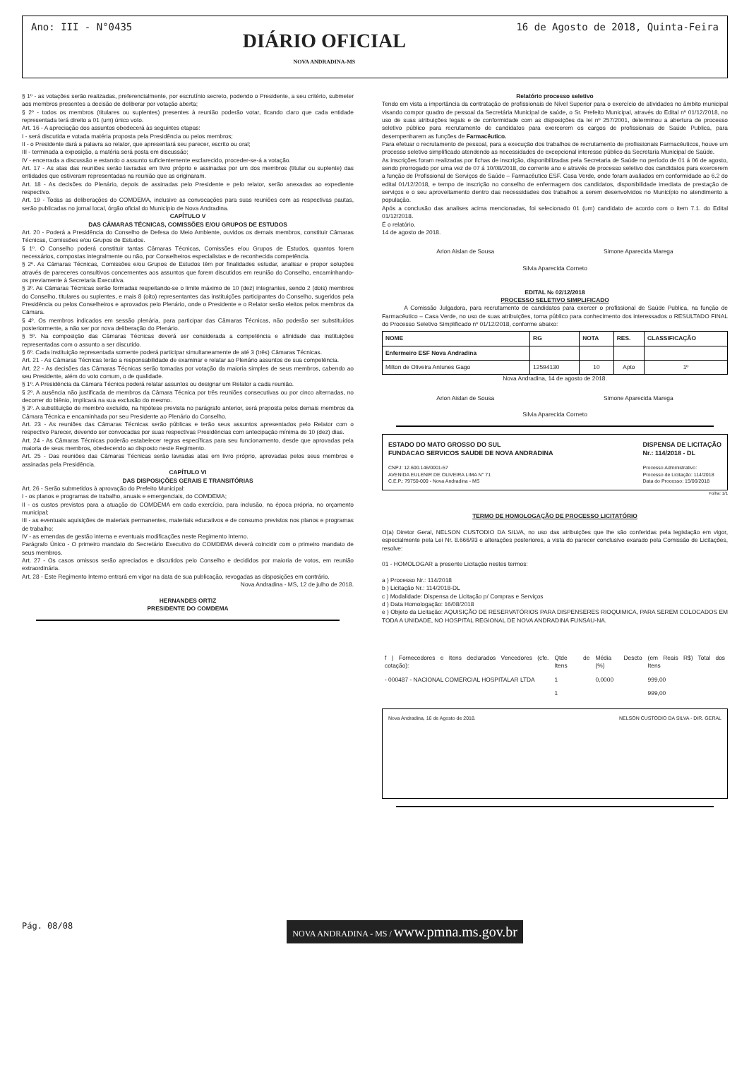Ano: III - N°0435
DIÁRIO OFICIAL
NOVA ANDRADINA-MS
16 de Agosto de 2018, Quinta-Feira
§ 1º - as votações serão realizadas, preferencialmente, por escrutínio secreto, podendo o Presidente, a seu critério, submeter aos membros presentes a decisão de deliberar por votação aberta;
§ 2º - todos os membros (titulares ou suplentes) presentes à reunião poderão votar, ficando claro que cada entidade representada terá direito a 01 (um) único voto.
Art. 16 - A apreciação dos assuntos obedecerá às seguintes etapas:
I - será discutida e votada matéria proposta pela Presidência ou pelos membros;
II - o Presidente dará a palavra ao relator, que apresentará seu parecer, escrito ou oral;
III - terminada a exposição, a matéria será posta em discussão;
IV - encerrada a discussão e estando o assunto suficientemente esclarecido, proceder-se-á a votação.
Art. 17 - As atas das reuniões serão lavradas em livro próprio e assinadas por um dos membros (titular ou suplente) das entidades que estiveram representadas na reunião que as originaram.
Art. 18 - As decisões do Plenário, depois de assinadas pelo Presidente e pelo relator, serão anexadas ao expediente respectivo.
Art. 19 - Todas as deliberações do COMDEMA, inclusive as convocações para suas reuniões com as respectivas pautas, serão publicadas no jornal local, órgão oficial do Município de Nova Andradina.
CAPÍTULO V
DAS CÂMARAS TÉCNICAS, COMISSÕES E/OU GRUPOS DE ESTUDOS
Art. 20 - Poderá a Presidência do Conselho de Defesa do Meio Ambiente, ouvidos os demais membros, constituir Câmaras Técnicas, Comissões e/ou Grupos de Estudos.
§ 1º. O Conselho poderá constituir tantas Câmaras Técnicas, Comissões e/ou Grupos de Estudos, quantos forem necessários, compostas integralmente ou não, por Conselheiros especialistas e de reconhecida competência.
§ 2º. As Câmaras Técnicas, Comissões e/ou Grupos de Estudos têm por finalidades estudar, analisar e propor soluções através de pareceres consultivos concernentes aos assuntos que forem discutidos em reunião do Conselho, encaminhando-os previamente à Secretaria Executiva.
§ 3º. As Câmaras Técnicas serão formadas respeitando-se o limite máximo de 10 (dez) integrantes, sendo 2 (dois) membros do Conselho, titulares ou suplentes, e mais 8 (oito) representantes das instituições participantes do Conselho, sugeridos pela Presidência ou pelos Conselheiros e aprovados pelo Plenário, onde o Presidente e o Relator serão eleitos pelos membros da Câmara.
§ 4º. Os membros indicados em sessão plenária, para participar das Câmaras Técnicas, não poderão ser substituídos posteriormente, a não ser por nova deliberação do Plenário.
§ 5º. Na composição das Câmaras Técnicas deverá ser considerada a competência e afinidade das instituições representadas com o assunto a ser discutido.
§ 6º. Cada instituição representada somente poderá participar simultaneamente de até 3 (três) Câmaras Técnicas.
Art. 21 - As Câmaras Técnicas terão a responsabilidade de examinar e relatar ao Plenário assuntos de sua competência.
Art. 22 - As decisões das Câmaras Técnicas serão tomadas por votação da maioria simples de seus membros, cabendo ao seu Presidente, além do voto comum, o de qualidade.
§ 1º. A Presidência da Câmara Técnica poderá relatar assuntos ou designar um Relator a cada reunião.
§ 2º. A ausência não justificada de membros da Câmara Técnica por três reuniões consecutivas ou por cinco alternadas, no decorrer do biênio, implicará na sua exclusão do mesmo.
§ 3º. A substituição de membro excluído, na hipótese prevista no parágrafo anterior, será proposta pelos demais membros da Câmara Técnica e encaminhada por seu Presidente ao Plenário do Conselho.
Art. 23 - As reuniões das Câmaras Técnicas serão públicas e terão seus assuntos apresentados pelo Relator com o respectivo Parecer, devendo ser convocadas por suas respectivas Presidências com antecipação mínima de 10 (dez) dias.
Art. 24 - As Câmaras Técnicas poderão estabelecer regras específicas para seu funcionamento, desde que aprovadas pela maioria de seus membros, obedecendo ao disposto neste Regimento.
Art. 25 - Das reuniões das Câmaras Técnicas serão lavradas atas em livro próprio, aprovadas pelos seus membros e assinadas pela Presidência.
CAPÍTULO VI
DAS DISPOSIÇÕES GERAIS E TRANSITÓRIAS
Art. 26 - Serão submetidos à aprovação do Prefeito Municipal:
I - os planos e programas de trabalho, anuais e emergenciais, do COMDEMA;
II - os custos previstos para a atuação do COMDEMA em cada exercício, para inclusão, na época própria, no orçamento municipal;
III - as eventuais aquisições de materiais permanentes, materiais educativos e de consumo previstos nos planos e programas de trabalho;
IV - as emendas de gestão interna e eventuais modificações neste Regimento Interno.
Parágrafo Único - O primeiro mandato do Secretário Executivo do COMDEMA deverá coincidir com o primeiro mandato de seus membros.
Art. 27 - Os casos omissos serão apreciados e discutidos pelo Conselho e decididos por maioria de votos, em reunião extraordinária.
Art. 28 - Este Regimento Interno entrará em vigor na data de sua publicação, revogadas as disposições em contrário.
Nova Andradina - MS, 12 de julho de 2018.
HERNANDES ORTIZ
PRESIDENTE DO COMDEMA
Relatório processo seletivo
Tendo em vista a importância da contratação de profissionais de Nível Superior para o exercício de atividades no âmbito municipal visando compor quadro de pessoal da Secretária Municipal de saúde, o Sr. Prefeito Municipal, através do Edital nº 01/12/2018, no uso de suas atribuições legais e de conformidade com as disposições da lei nº 257/2001, determinou a abertura de processo seletivo público para recrutamento de candidatos para exercerem os cargos de profissionais de Saúde Publica, para desempenharem as funções de Farmacêutico.
Para efetuar o recrutamento de pessoal, para a execução dos trabalhos de recrutamento de profissionais Farmacêuticos, houve um processo seletivo simplificado atendendo as necessidades de excepcional interesse público da Secretaria Municipal de Saúde.
As inscrições foram realizadas por fichas de inscrição, disponibilizadas pela Secretaria de Saúde no período de 01 á 06 de agosto, sendo prorrogado por uma vez de 07 á 10/08/2018, do corrente ano e através de processo seletivo dos candidatos para exercerem a função de Profissional de Serviços de Saúde – Farmacêutico ESF. Casa Verde, onde foram avaliados em conformidade ao 6.2 do edital 01/12/2018, e tempo de inscrição no conselho de enfermagem dos candidatos, disponibilidade imediata de prestação de serviços e o seu aproveitamento dentro das necessidades dos trabalhos a serem desenvolvidos no Município no atendimento a população.
Após a conclusão das analises acima mencionadas, foi selecionado 01 (um) candidato de acordo com o item 7.1. do Edital 01/12/2018.
É o relatório.
14 de agosto de 2018.
Arion Aislan de Sousa Simone Aparecida Marega
Silvia Aparecida Corneto
EDITAL № 02/12/2018
PROCESSO SELETIVO SIMPLIFICADO
A Comissão Julgadora, para recrutamento de candidatos para exercer o profissional de Saúde Publica, na função de Farmacêutico – Casa Verde, no uso de suas atribuições, torna público para conhecimento dos interessados o RESULTADO FINAL do Processo Seletivo Simplificado nº 01/12/2018, conforme abaixo:
| NOME | RG | NOTA | RES. | CLASSIFICAÇÃO |
| --- | --- | --- | --- | --- |
| Enfermeiro ESF Nova Andradina | | | | |
| Milton de Oliveira Antunes Gago | 12594130 | 10 | Apto | 1º |
Nova Andradina, 14 de agosto de 2018.
Arion Aislan de Sousa Simone Aparecida Marega
Silvia Aparecida Corneto
ESTADO DO MATO GROSSO DO SUL
FUNDACAO SERVICOS SAUDE DE NOVA ANDRADINA
CNPJ: 12.600.146/0001-57
AVENIDA EULENIR DE OLIVEIRA LIMA N° 71
C.E.P.: 79750-000 - Nova Andradina - MS
DISPENSA DE LICITAÇÃO
Nr.: 114/2018 - DL
Processo Administrativo:
Processo de Licitação: 114/2018
Data do Processo: 15/06/2018
Folha: 1/1
TERMO DE HOMOLOGAÇÃO DE PROCESSO LICITATÓRIO
O(a) Diretor Geral, NELSON CUSTODIO DA SILVA, no uso das atribuições que lhe são conferidas pela legislação em vigor, especialmente pela Lei Nr. 8.666/93 e alterações posteriores, a vista do parecer conclusivo exarado pela Comissão de Licitações, resolve:
01 - HOMOLOGAR a presente Licitação nestes termos:
a ) Processo Nr.: 114/2018
b ) Licitação Nr.: 114/2018-DL
c ) Modalidade: Dispensa de Licitação p/ Compras e Serviços
d ) Data Homologação: 16/08/2018
e ) Objeto da Licitação: AQUISIÇÃO DE RESERVATÓRIOS PARA DISPENSERES RIOQUIMICA, PARA SEREM COLOCADOS EM TODA A UNIDADE, NO HOSPITAL REGIONAL DE NOVA ANDRADINA FUNSAU-NA.
| f ) Fornecedores e Itens declarados Vencedores (cfe. cotação): | Qtde de Itens | Média Descto (%) | (em Reais R$) Total dos Itens |
| - 000487 - NACIONAL COMERCIAL HOSPITALAR LTDA | 1 | 0,0000 | 999,00 |
| | 1 | | 999,00 |
Nova Andradina, 16 de Agosto de 2018. NELSON CUSTODIO DA SILVA - DIR. GERAL
Pág. 08/08 NOVA ANDRADINA - MS / www.pmna.ms.gov.br